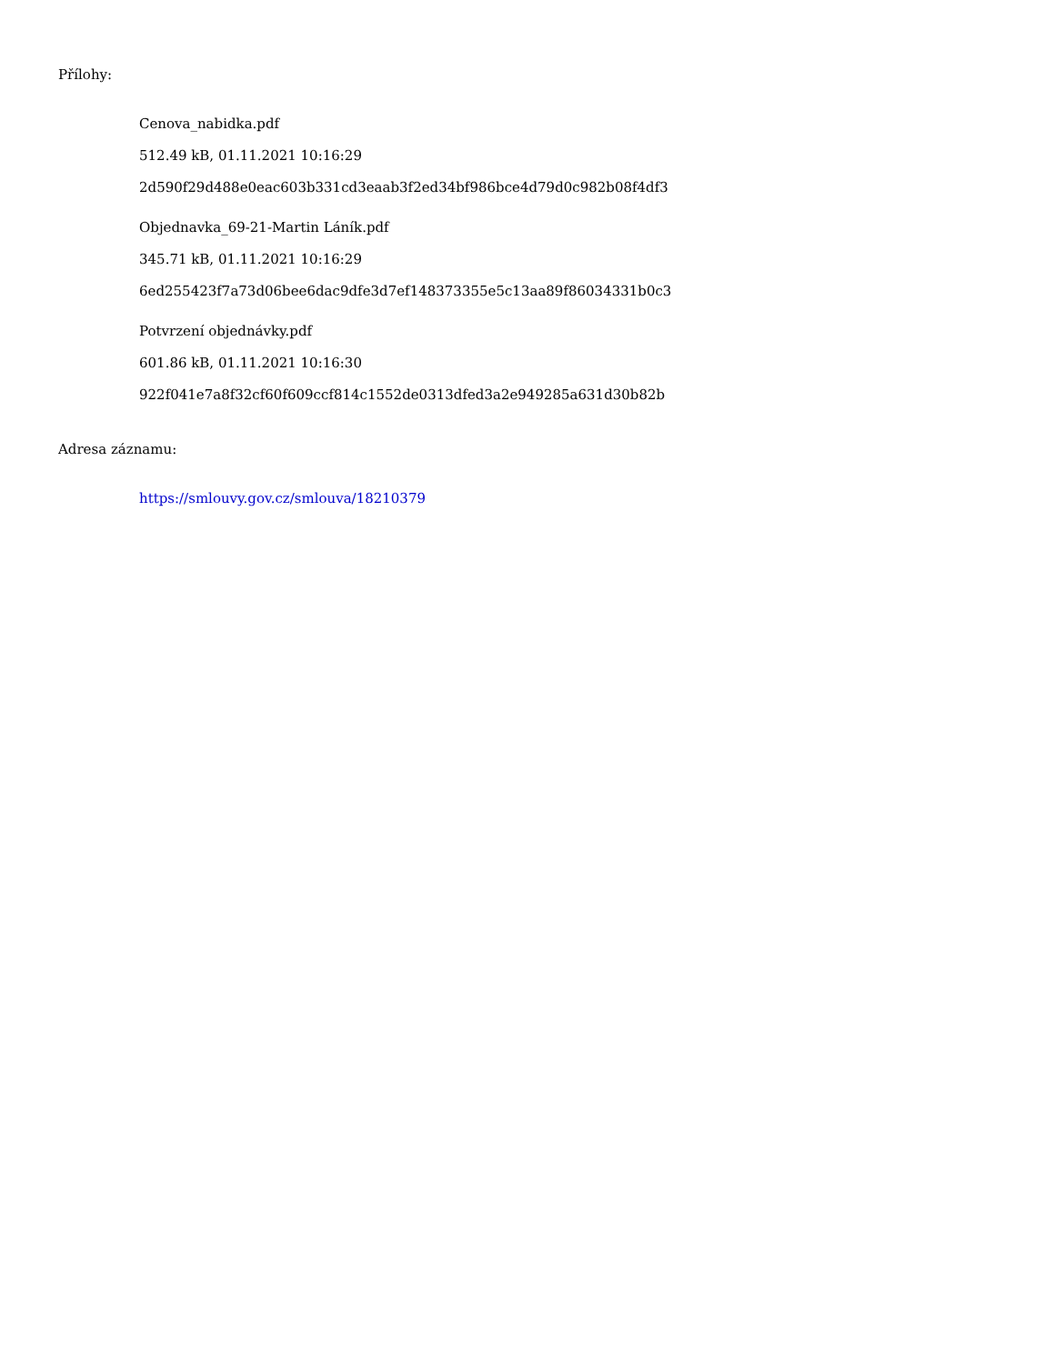Přílohy:
Cenova_nabidka.pdf
512.49 kB, 01.11.2021 10:16:29
2d590f29d488e0eac603b331cd3eaab3f2ed34bf986bce4d79d0c982b08f4df3
Objednavka_69-21-Martin Láník.pdf
345.71 kB, 01.11.2021 10:16:29
6ed255423f7a73d06bee6dac9dfe3d7ef148373355e5c13aa89f86034331b0c3
Potvrzení objednávky.pdf
601.86 kB, 01.11.2021 10:16:30
922f041e7a8f32cf60f609ccf814c1552de0313dfed3a2e949285a631d30b82b
Adresa záznamu:
https://smlouvy.gov.cz/smlouva/18210379